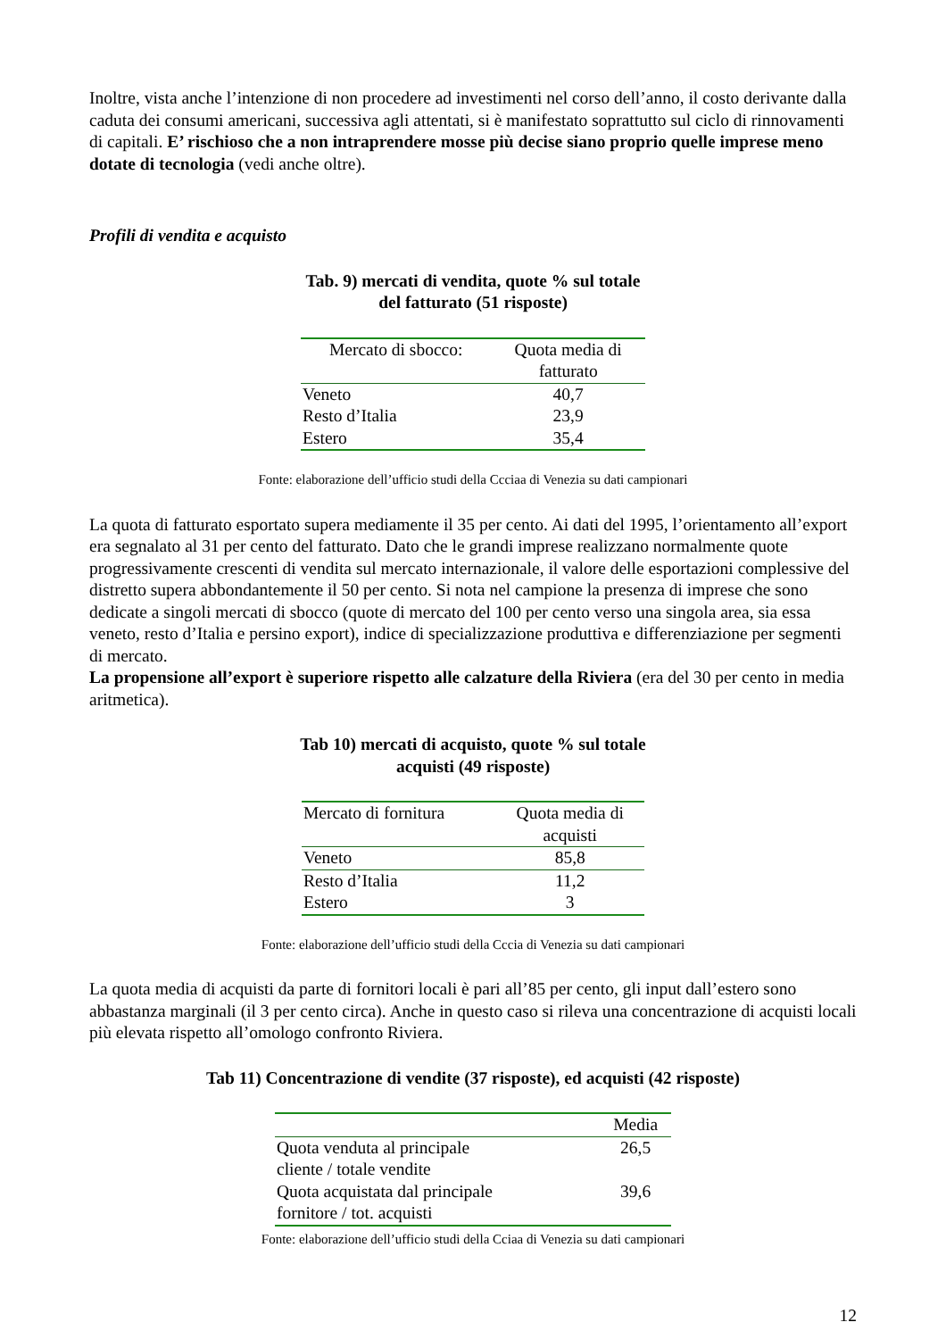Inoltre, vista anche l’intenzione di non procedere ad investimenti nel corso dell’anno, il costo derivante dalla caduta dei consumi americani, successiva agli attentati, si è manifestato soprattutto sul ciclo di rinnovamenti di capitali. E’ rischioso che a non intraprendere mosse più decise siano proprio quelle imprese meno dotate di tecnologia (vedi anche oltre).
Profili di vendita e acquisto
Tab. 9) mercati di vendita, quote % sul totale
del fatturato (51 risposte)
| Mercato di sbocco: | Quota media di fatturato |
| --- | --- |
| Veneto | 40,7 |
| Resto d’Italia | 23,9 |
| Estero | 35,4 |
Fonte: elaborazione dell’ufficio studi della Ccciaa di Venezia su dati campionari
La quota di fatturato esportato supera mediamente il 35 per cento. Ai dati del 1995, l’orientamento all’export era segnalato al 31 per cento del fatturato. Dato che le grandi imprese realizzano normalmente quote progressivamente crescenti di vendita sul mercato internazionale, il valore delle esportazioni complessive del distretto supera abbondantemente il 50 per cento. Si nota nel campione la presenza di imprese che sono dedicate a singoli mercati di sbocco (quote di mercato del 100 per cento verso una singola area, sia essa veneto, resto d’Italia e persino export), indice di specializzazione produttiva e differenziazione per segmenti di mercato.
La propensione all’export è superiore rispetto alle calzature della Riviera (era del 30 per cento in media aritmetica).
Tab 10) mercati di acquisto, quote % sul totale
acquisti (49 risposte)
| Mercato di fornitura | Quota media di acquisti |
| --- | --- |
| Veneto | 85,8 |
| Resto d’Italia | 11,2 |
| Estero | 3 |
Fonte: elaborazione dell’ufficio studi della Cccia di Venezia su dati campionari
La quota media di acquisti da parte di fornitori locali è pari all’85 per cento, gli input dall’estero sono abbastanza marginali (il 3 per cento circa). Anche in questo caso si rileva una concentrazione di acquisti locali più elevata rispetto all’omologo confronto Riviera.
Tab 11) Concentrazione di vendite (37 risposte), ed acquisti (42 risposte)
| | Media |
| --- | --- |
| Quota venduta al principale cliente / totale vendite | 26,5 |
| Quota acquistata dal principale fornitore / tot. acquisti | 39,6 |
Fonte: elaborazione dell’ufficio studi della Cciaa di Venezia su dati campionari
12